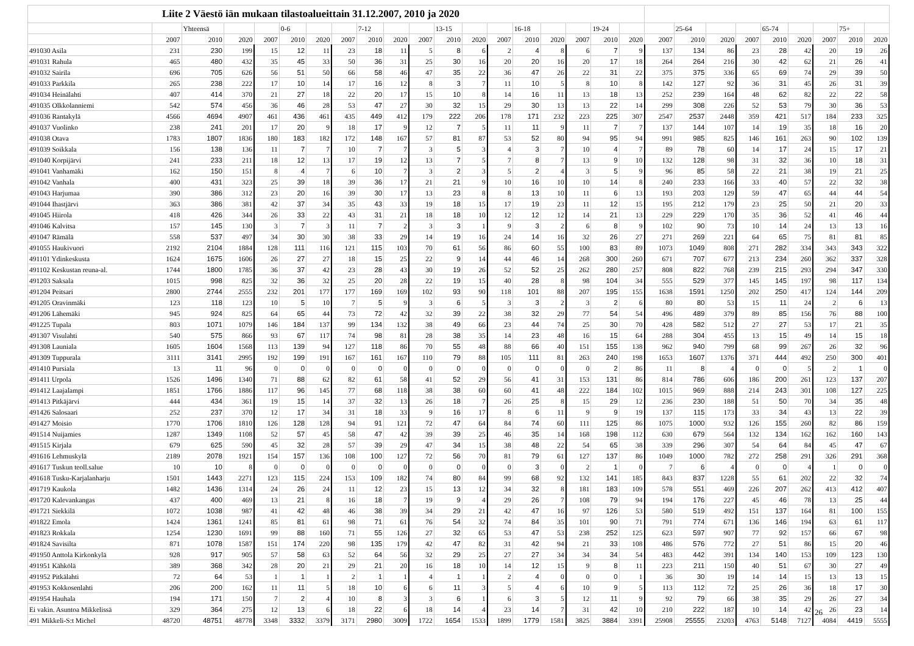| Liite 2 Väestö iän mukaan tilastoalueittain 31.12.2007, 2010 ja 2020 | | | | | | | | | | | | | | | | | | | | | | | | | | | |
| --- | --- | --- | --- | --- | --- | --- | --- | --- | --- | --- | --- | --- | --- | --- | --- | --- | --- | --- | --- | --- | --- | --- | --- | --- | --- | --- | --- |
| | | Yhteensä | | | 0-6 | | | 7-12 | | | 13-15 | | | 16-18 | | | 19-24 | | | 25-64 | | | 65-74 | | | 75+ | |
| | 2007 | 2010 | 2020 | 2007 | 2010 | 2020 | 2007 | 2010 | 2020 | 2007 | 2010 | 2020 | 2007 | 2010 | 2020 | 2007 | 2010 | 2020 | 2007 | 2010 | 2020 | 2007 | 2010 | 2020 | 2007 | 2010 | 2020 |
| 491030 Asila | 231 | 230 | 199 | 15 | 12 | 11 | 23 | 18 | 11 | 5 | 8 | 6 | 2 | 4 | 8 | 6 | 7 | 9 | 137 | 134 | 86 | 23 | 28 | 42 | 20 | 19 | 26 |
| 491031 Rahula | 465 | 480 | 432 | 35 | 45 | 33 | 50 | 36 | 31 | 25 | 30 | 16 | 20 | 20 | 16 | 20 | 17 | 18 | 264 | 264 | 216 | 30 | 42 | 62 | 21 | 26 | 41 |
| 491032 Sairila | 696 | 705 | 626 | 56 | 51 | 50 | 66 | 58 | 46 | 47 | 35 | 22 | 36 | 47 | 26 | 22 | 31 | 22 | 375 | 375 | 336 | 65 | 69 | 74 | 29 | 39 | 50 |
| 491033 Parkkila | 265 | 238 | 222 | 17 | 10 | 14 | 17 | 16 | 12 | 8 | 3 | 7 | 11 | 10 | 5 | 8 | 10 | 8 | 142 | 127 | 92 | 36 | 31 | 45 | 26 | 31 | 39 |
| 491034 Heinälahti | 407 | 414 | 370 | 21 | 27 | 18 | 22 | 20 | 17 | 15 | 10 | 8 | 14 | 16 | 11 | 13 | 18 | 13 | 252 | 239 | 164 | 48 | 62 | 82 | 22 | 22 | 58 |
| 491035 Olkkolanniemi | 542 | 574 | 456 | 36 | 46 | 28 | 53 | 47 | 27 | 30 | 32 | 15 | 29 | 30 | 13 | 13 | 22 | 14 | 299 | 308 | 226 | 52 | 53 | 79 | 30 | 36 | 53 |
| 491036 Rantakylä | 4566 | 4694 | 4907 | 461 | 436 | 461 | 435 | 449 | 412 | 179 | 222 | 206 | 178 | 171 | 232 | 223 | 225 | 307 | 2547 | 2537 | 2448 | 359 | 421 | 517 | 184 | 233 | 325 |
| 491037 Vuolinko | 238 | 241 | 201 | 17 | 20 | 9 | 18 | 17 | 9 | 12 | 7 | 5 | 11 | 11 | 9 | 11 | 7 | 7 | 137 | 144 | 107 | 14 | 19 | 35 | 18 | 16 | 20 |
| 491038 Otava | 1783 | 1807 | 1836 | 180 | 183 | 182 | 172 | 148 | 167 | 57 | 81 | 87 | 53 | 52 | 80 | 94 | 95 | 94 | 991 | 985 | 825 | 146 | 161 | 263 | 90 | 102 | 139 |
| 491039 Soikkala | 156 | 138 | 136 | 11 | 7 | 7 | 10 | 7 | 7 | 3 | 5 | 3 | 4 | 3 | 7 | 10 | 4 | 7 | 89 | 78 | 60 | 14 | 17 | 24 | 15 | 17 | 21 |
| 491040 Korpijärvi | 241 | 233 | 211 | 18 | 12 | 13 | 17 | 19 | 12 | 13 | 7 | 5 | 7 | 8 | 7 | 13 | 9 | 10 | 132 | 128 | 98 | 31 | 32 | 36 | 10 | 18 | 31 |
| 491041 Vanhamäki | 162 | 150 | 151 | 8 | 4 | 7 | 6 | 10 | 7 | 3 | 2 | 3 | 5 | 2 | 4 | 3 | 5 | 9 | 96 | 85 | 58 | 22 | 21 | 38 | 19 | 21 | 25 |
| 491042 Vanhala | 400 | 431 | 323 | 25 | 39 | 18 | 39 | 36 | 17 | 21 | 21 | 9 | 10 | 16 | 10 | 10 | 14 | 8 | 240 | 233 | 166 | 33 | 40 | 57 | 22 | 32 | 38 |
| 491043 Harjumaa | 390 | 386 | 312 | 23 | 20 | 16 | 39 | 30 | 17 | 13 | 23 | 8 | 8 | 13 | 10 | 11 | 6 | 13 | 193 | 203 | 129 | 59 | 47 | 65 | 44 | 44 | 54 |
| 491044 Ihastjärvi | 363 | 386 | 381 | 42 | 37 | 34 | 35 | 43 | 33 | 19 | 18 | 15 | 17 | 19 | 23 | 11 | 12 | 15 | 195 | 212 | 179 | 23 | 25 | 50 | 21 | 20 | 33 |
| 491045 Hiirola | 418 | 426 | 344 | 26 | 33 | 22 | 43 | 31 | 21 | 18 | 18 | 10 | 12 | 12 | 12 | 14 | 21 | 13 | 229 | 229 | 170 | 35 | 36 | 52 | 41 | 46 | 44 |
| 491046 Kalvitsa | 157 | 145 | 130 | 3 | 7 | 3 | 11 | 7 | 2 | 3 | 3 | 1 | 9 | 3 | 2 | 6 | 8 | 9 | 102 | 90 | 73 | 10 | 14 | 24 | 13 | 13 | 16 |
| 491047 Rämälä | 558 | 537 | 497 | 34 | 30 | 30 | 38 | 33 | 29 | 14 | 19 | 16 | 24 | 14 | 16 | 32 | 26 | 27 | 271 | 269 | 221 | 64 | 65 | 75 | 81 | 81 | 85 |
| 491055 Haukivuori | 2192 | 2104 | 1884 | 128 | 111 | 116 | 121 | 115 | 103 | 70 | 61 | 56 | 86 | 60 | 55 | 100 | 83 | 89 | 1073 | 1049 | 808 | 271 | 282 | 334 | 343 | 343 | 322 |
| 491101 Ydinkeskusta | 1624 | 1675 | 1606 | 26 | 27 | 27 | 18 | 15 | 25 | 22 | 9 | 14 | 44 | 46 | 14 | 268 | 300 | 260 | 671 | 707 | 677 | 213 | 234 | 260 | 362 | 337 | 328 |
| 491102 Keskustan reuna-al. | 1744 | 1800 | 1785 | 36 | 37 | 42 | 23 | 28 | 43 | 30 | 19 | 26 | 52 | 52 | 25 | 262 | 280 | 257 | 808 | 822 | 768 | 239 | 215 | 293 | 294 | 347 | 330 |
| 491203 Saksala | 1015 | 998 | 825 | 32 | 36 | 32 | 25 | 20 | 28 | 22 | 19 | 15 | 40 | 28 | 8 | 98 | 104 | 34 | 555 | 529 | 377 | 145 | 145 | 197 | 98 | 117 | 134 |
| 491204 Peitsari | 2800 | 2744 | 2555 | 232 | 201 | 177 | 177 | 169 | 169 | 102 | 93 | 90 | 118 | 101 | 88 | 207 | 195 | 155 | 1638 | 1591 | 1250 | 202 | 250 | 417 | 124 | 144 | 209 |
| 491205 Oravinmäki | 123 | 118 | 123 | 10 | 5 | 10 | 7 | 5 | 9 | 3 | 6 | 5 | 3 | 3 | 2 | 3 | 2 | 6 | 80 | 80 | 53 | 15 | 11 | 24 | 2 | 6 | 13 |
| 491206 Lähemäki | 945 | 924 | 825 | 64 | 65 | 44 | 73 | 72 | 42 | 32 | 39 | 22 | 38 | 32 | 29 | 77 | 54 | 54 | 496 | 489 | 379 | 89 | 85 | 156 | 76 | 88 | 100 |
| 491225 Tupala | 803 | 1071 | 1079 | 146 | 184 | 137 | 99 | 134 | 132 | 38 | 49 | 66 | 23 | 44 | 74 | 25 | 30 | 70 | 428 | 582 | 512 | 27 | 27 | 53 | 17 | 21 | 35 |
| 491307 Visulahti | 540 | 575 | 866 | 93 | 67 | 117 | 74 | 98 | 81 | 28 | 38 | 35 | 14 | 23 | 48 | 16 | 15 | 64 | 288 | 304 | 455 | 13 | 15 | 49 | 14 | 15 | 18 |
| 491308 Launiala | 1605 | 1604 | 1568 | 113 | 139 | 94 | 127 | 118 | 86 | 70 | 55 | 48 | 88 | 66 | 40 | 151 | 155 | 138 | 962 | 940 | 799 | 68 | 99 | 267 | 26 | 32 | 96 |
| 491309 Tuppurala | 3111 | 3141 | 2995 | 192 | 199 | 191 | 167 | 161 | 167 | 110 | 79 | 88 | 105 | 111 | 81 | 263 | 240 | 198 | 1653 | 1607 | 1376 | 371 | 444 | 492 | 250 | 300 | 401 |
| 491410 Pursiala | 13 | 11 | 96 | 0 | 0 | 0 | 0 | 0 | 0 | 0 | 0 | 0 | 0 | 0 | 0 | 0 | 2 | 86 | 11 | 8 | 4 | 0 | 0 | 5 | 2 | 1 | 0 |
| 491411 Urpola | 1526 | 1496 | 1340 | 71 | 88 | 62 | 82 | 61 | 58 | 41 | 52 | 29 | 56 | 41 | 31 | 153 | 131 | 86 | 814 | 786 | 606 | 186 | 200 | 261 | 123 | 137 | 207 |
| 491412 Laajalampi | 1851 | 1766 | 1886 | 117 | 96 | 145 | 77 | 68 | 118 | 38 | 38 | 60 | 60 | 41 | 48 | 222 | 184 | 102 | 1015 | 969 | 888 | 214 | 243 | 301 | 108 | 127 | 225 |
| 491413 Pitkäjärvi | 444 | 434 | 361 | 19 | 15 | 14 | 37 | 32 | 13 | 26 | 18 | 7 | 26 | 25 | 8 | 15 | 29 | 12 | 236 | 230 | 188 | 51 | 50 | 70 | 34 | 35 | 48 |
| 491426 Salosaari | 252 | 237 | 370 | 12 | 17 | 34 | 31 | 18 | 33 | 9 | 16 | 17 | 8 | 6 | 11 | 9 | 9 | 19 | 137 | 115 | 173 | 33 | 34 | 43 | 13 | 22 | 39 |
| 491427 Moisio | 1770 | 1706 | 1810 | 126 | 128 | 128 | 94 | 91 | 121 | 72 | 47 | 64 | 84 | 74 | 60 | 111 | 125 | 86 | 1075 | 1000 | 932 | 126 | 155 | 260 | 82 | 86 | 159 |
| 491514 Nuijamies | 1287 | 1349 | 1108 | 52 | 57 | 45 | 58 | 47 | 42 | 39 | 39 | 25 | 46 | 35 | 14 | 168 | 198 | 112 | 630 | 679 | 564 | 132 | 134 | 162 | 162 | 160 | 143 |
| 491515 Kirjala | 679 | 625 | 590 | 45 | 32 | 28 | 57 | 39 | 29 | 47 | 34 | 15 | 38 | 48 | 22 | 54 | 65 | 38 | 339 | 296 | 307 | 54 | 64 | 84 | 45 | 47 | 67 |
| 491616 Lehmuskylä | 2189 | 2078 | 1921 | 154 | 157 | 136 | 108 | 100 | 127 | 72 | 56 | 70 | 81 | 79 | 61 | 127 | 137 | 86 | 1049 | 1000 | 782 | 272 | 258 | 291 | 326 | 291 | 368 |
| 491617 Tuskun teoll.salue | 10 | 10 | 8 | 0 | 0 | 0 | 0 | 0 | 0 | 0 | 0 | 0 | 0 | 3 | 0 | 2 | 1 | 0 | 7 | 6 | 4 | 0 | 0 | 4 | 1 | 0 | 0 |
| 491618 Tusku-Karjalanharju | 1501 | 1443 | 2271 | 123 | 115 | 224 | 153 | 109 | 182 | 74 | 80 | 84 | 99 | 68 | 92 | 132 | 141 | 185 | 843 | 837 | 1228 | 55 | 61 | 202 | 22 | 32 | 74 |
| 491719 Kaukola | 1482 | 1436 | 1314 | 24 | 26 | 24 | 11 | 12 | 23 | 15 | 13 | 12 | 34 | 32 | 8 | 181 | 183 | 109 | 578 | 551 | 469 | 226 | 207 | 262 | 413 | 412 | 407 |
| 491720 Kalevankangas | 437 | 400 | 469 | 13 | 21 | 8 | 16 | 18 | 7 | 19 | 9 | 4 | 29 | 26 | 7 | 108 | 79 | 94 | 194 | 176 | 227 | 45 | 46 | 78 | 13 | 25 | 44 |
| 491721 Siekkilä | 1072 | 1038 | 987 | 41 | 42 | 48 | 46 | 38 | 39 | 34 | 29 | 21 | 42 | 47 | 16 | 97 | 126 | 53 | 580 | 519 | 492 | 151 | 137 | 164 | 81 | 100 | 155 |
| 491822 Emola | 1424 | 1361 | 1241 | 85 | 81 | 61 | 98 | 71 | 61 | 76 | 54 | 32 | 74 | 84 | 35 | 101 | 90 | 71 | 791 | 774 | 671 | 136 | 146 | 194 | 63 | 61 | 117 |
| 491823 Rokkala | 1254 | 1230 | 1691 | 99 | 88 | 160 | 71 | 55 | 126 | 27 | 32 | 65 | 53 | 47 | 53 | 238 | 252 | 125 | 623 | 597 | 907 | 77 | 92 | 157 | 66 | 67 | 98 |
| 491824 Savisilta | 871 | 1078 | 1587 | 151 | 174 | 220 | 98 | 135 | 179 | 42 | 47 | 82 | 31 | 42 | 94 | 21 | 33 | 108 | 486 | 576 | 772 | 27 | 51 | 86 | 15 | 20 | 46 |
| 491950 Anttola Kirkonkylä | 928 | 917 | 905 | 57 | 58 | 63 | 52 | 64 | 56 | 32 | 29 | 25 | 27 | 27 | 34 | 34 | 34 | 54 | 483 | 442 | 391 | 134 | 140 | 153 | 109 | 123 | 130 |
| 491951 Kähkölä | 389 | 368 | 342 | 28 | 20 | 21 | 29 | 21 | 20 | 16 | 18 | 10 | 14 | 12 | 15 | 9 | 8 | 11 | 223 | 211 | 150 | 40 | 51 | 67 | 30 | 27 | 49 |
| 491952 Pitkälahti | 72 | 64 | 53 | 1 | 1 | 1 | 2 | 1 | 1 | 4 | 1 | 1 | 2 | 4 | 0 | 0 | 0 | 1 | 36 | 30 | 19 | 14 | 14 | 15 | 13 | 13 | 15 |
| 491953 Kokkosenlahti | 206 | 200 | 162 | 11 | 11 | 5 | 18 | 10 | 6 | 6 | 11 | 3 | 5 | 4 | 6 | 10 | 9 | 5 | 113 | 112 | 72 | 25 | 26 | 36 | 18 | 17 | 30 |
| 491954 Hauhala | 194 | 171 | 150 | 7 | 2 | 4 | 10 | 8 | 3 | 3 | 6 | 1 | 6 | 3 | 5 | 12 | 11 | 9 | 92 | 79 | 66 | 38 | 35 | 29 | 26 | 27 | 34 |
| Ei vakin. Asuntoa Mikkelissä | 329 | 364 | 275 | 12 | 13 | 6 | 18 | 22 | 6 | 18 | 14 | 4 | 23 | 14 | 7 | 31 | 42 | 10 | 210 | 222 | 187 | 10 | 14 | 42 | 26 | 23 | 14 |
| 491 Mikkeli-S:t Michel | 48720 | 48751 | 48778 | 3348 | 3332 | 3379 | 3171 | 2980 | 3009 | 1722 | 1654 | 1533 | 1899 | 1779 | 1581 | 3825 | 3884 | 3391 | 25908 | 25555 | 23203 | 4763 | 5148 | 7127 | 4084 | 4419 | 5555 |
26